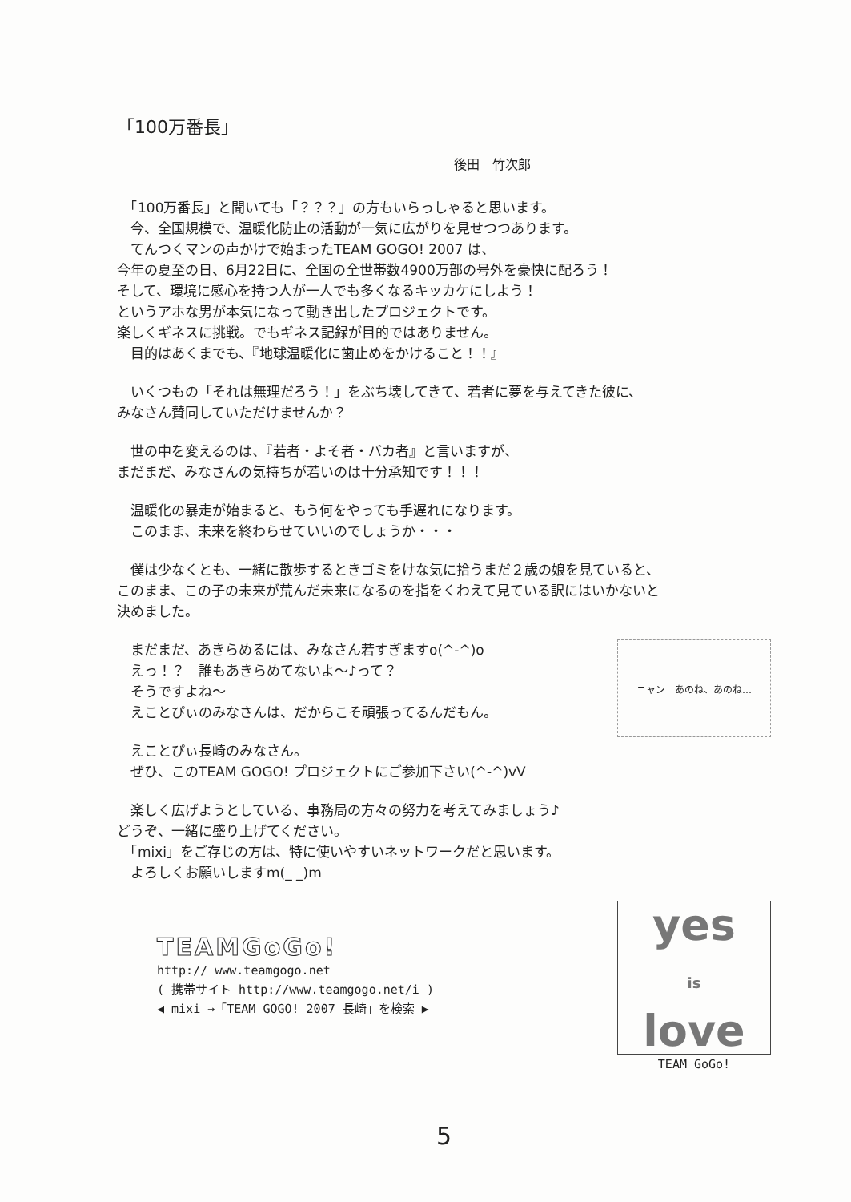「100万番長」
後田　竹次郎
　「100万番長」と聞いても「？？？」の方もいらっしゃると思います。
　今、全国規模で、温暖化防止の活動が一気に広がりを見せつつあります。
　てんつくマンの声かけで始まったTEAM GOGO! 2007 は、
今年の夏至の日、6月22日に、全国の全世帯数4900万部の号外を豪快に配ろう！
そして、環境に感心を持つ人が一人でも多くなるキッカケにしよう！
というアホな男が本気になって動き出したプロジェクトです。
楽しくギネスに挑戦。でもギネス記録が目的ではありません。
　目的はあくまでも、『地球温暖化に歯止めをかけること！！』
　いくつもの「それは無理だろう！」をぶち壊してきて、若者に夢を与えてきた彼に、
みなさん賛同していただけませんか？
　世の中を変えるのは、『若者・よそ者・バカ者』と言いますが、
まだまだ、みなさんの気持ちが若いのは十分承知です！！！
　温暖化の暴走が始まると、もう何をやっても手遅れになります。
　このまま、未来を終わらせていいのでしょうか・・・
　僕は少なくとも、一緒に散歩するときゴミをけな気に拾うまだ２歳の娘を見ていると、
このまま、この子の未来が荒んだ未来になるのを指をくわえて見ている訳にはいかないと
決めました。
　まだまだ、あきらめるには、みなさん若すぎますo(^-^)o
　えっ！？　誰もあきらめてないよ～♪って？
　そうですよね～
　えことぴぃのみなさんは、だからこそ頑張ってるんだもん。
ニャン　あのね、あのね…
　えことぴぃ長崎のみなさん。
　ぜひ、このTEAM GOGO! プロジェクトにご参加下さい(^-^)vV
　楽しく広げようとしている、事務局の方々の努力を考えてみましょう♪
どうぞ、一緒に盛り上げてください。
　「mixi」をご存じの方は、特に使いやすいネットワークだと思います。
　よろしくお願いしますm(_ _)m
TEAMGoGo!
http:// www.teamgogo.net
( 携帯サイト http://www.teamgogo.net/i )
◀ mixi →「TEAM GOGO! 2007 長崎」を検索 ▶
yes
is
love
TEAM GoGo!
5